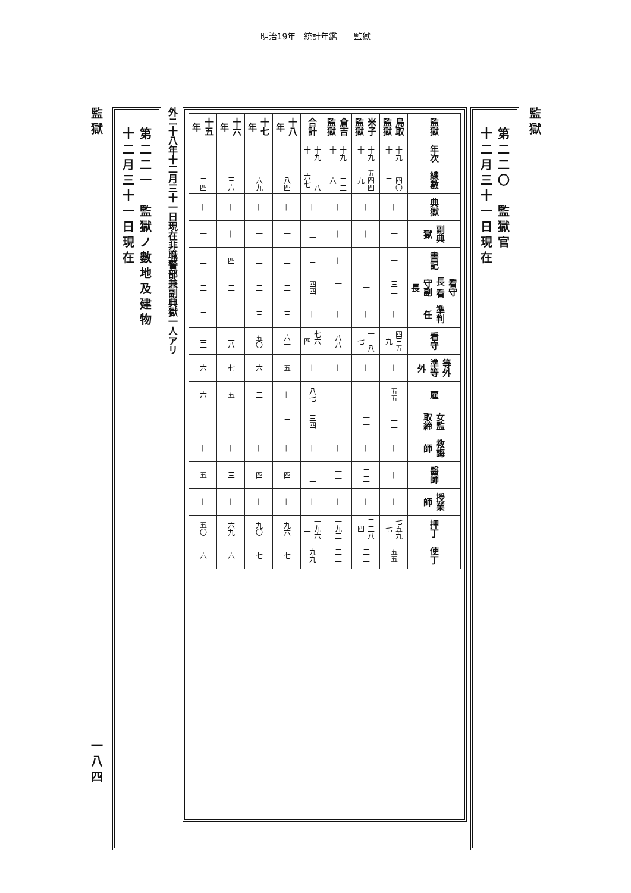明治19年　統計年鑑　　監獄
監獄
第二二〇　監獄官
十二月三十一日現在
| 監獄 | 年次 | 總數 | 典獄 | 副典獄 | 書記 | 看守長 看守副長 | 準判任 | 看守 | 等外 準等外 | 雇 | 女監 取締 | 教誨師 | 醫師 | 授業師 | 押丁 | 使丁 |
| --- | --- | --- | --- | --- | --- | --- | --- | --- | --- | --- | --- | --- | --- | --- | --- | --- |
| 鳥取監獄 | 十九 十二 | 一四〇二 | — | 一 | 一 | 三二 | — | 四三五九 | — | 五五 | 二二 | — | — | — | 七五九七 | 五五 |
| 米子監獄 | 十九 十二 | 五四四九 | — | — | 一一 | 一 | — | 一一八七 | — | 二一 | 一一 | — | 二二 | — | 二二八四 | 二二 |
| 倉吉監獄 | 十九 十二 | 二二二六 | — | — | — | 一一 | — | 八八 | — | 一一 | 一 | — | 一一 | — | 一九二 | 二二 |
| 合計 | 十九 十二 | 二一八六七 | — | 一一 | 一二 | 四四 | — | 七六一四 | — | 八七 | 三四 | — | 三三 | — | 一九六三 | 九九 |
| 十八年 | | 一八四 | — | 一 | 三 | 二 | 三 | 六一 | 五 | — | 二 | — | 四 | — | 九六 | 七 |
| 十七年 | | 一六九 | — | 一 | 三 | 二 | 三 | 五〇 | 六 | 二 | 一 | — | 四 | — | 九〇 | 七 |
| 十六年 | | 一三六 | — | — | 四 | 二 | 一 | 三八 | 七 | 五 | 一 | — | 三 | — | 六九 | 六 |
| 十五年 | | 一二四 | — | 一 | 三 | 二 | 二 | 三二 | 六 | 六 | 一 | — | 五 | — | 五〇 | 六 |
外ニ十八年十二月三十一日現在非職警部兼副典獄一人アリ
第二二一　監獄ノ數地及建物
十二月三十一日現在
監獄 一八四